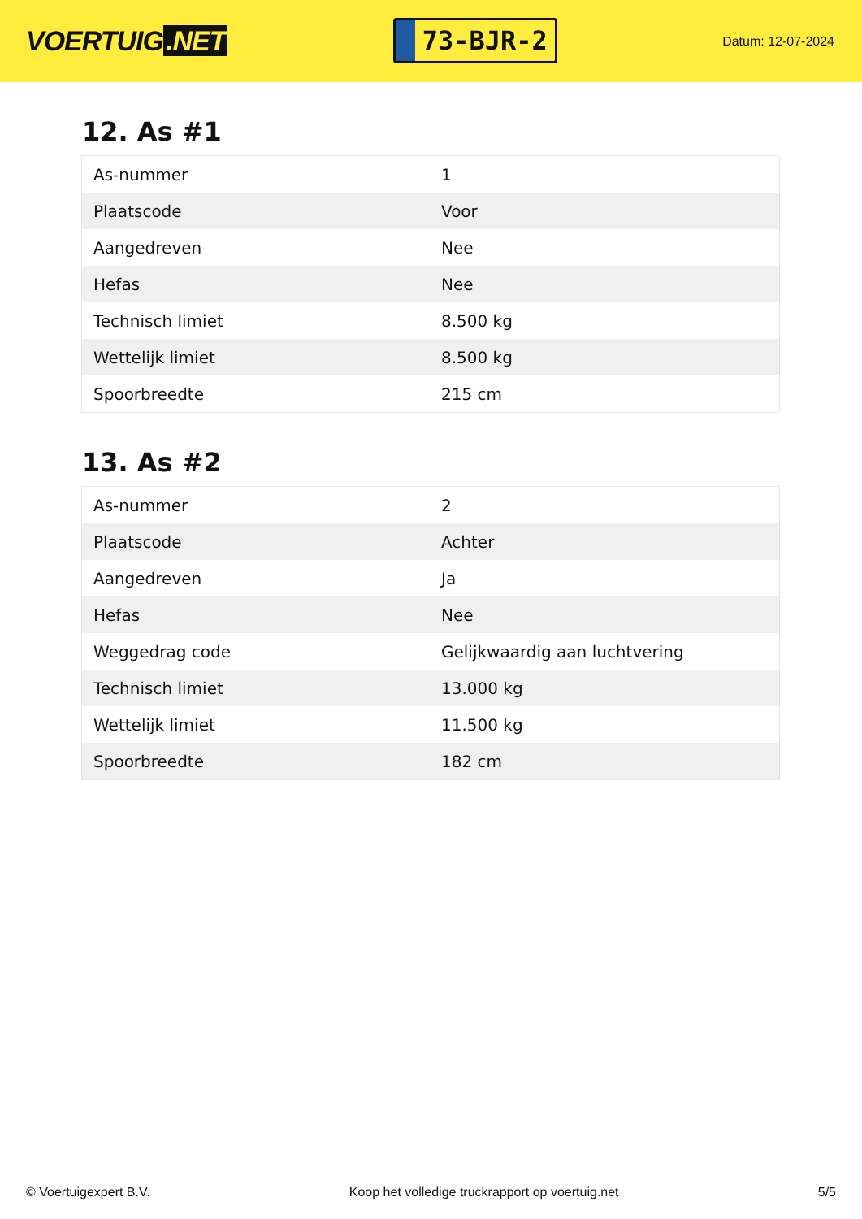VOERTUIG.NET
73-BJR-2
Datum: 12-07-2024
12. As #1
| As-nummer | 1 |
| Plaatscode | Voor |
| Aangedreven | Nee |
| Hefas | Nee |
| Technisch limiet | 8.500 kg |
| Wettelijk limiet | 8.500 kg |
| Spoorbreedte | 215 cm |
13. As #2
| As-nummer | 2 |
| Plaatscode | Achter |
| Aangedreven | Ja |
| Hefas | Nee |
| Weggedrag code | Gelijkwaardig aan luchtvering |
| Technisch limiet | 13.000 kg |
| Wettelijk limiet | 11.500 kg |
| Spoorbreedte | 182 cm |
© Voertuigexpert B.V. Koop het volledige truckrapport op voertuig.net 5/5